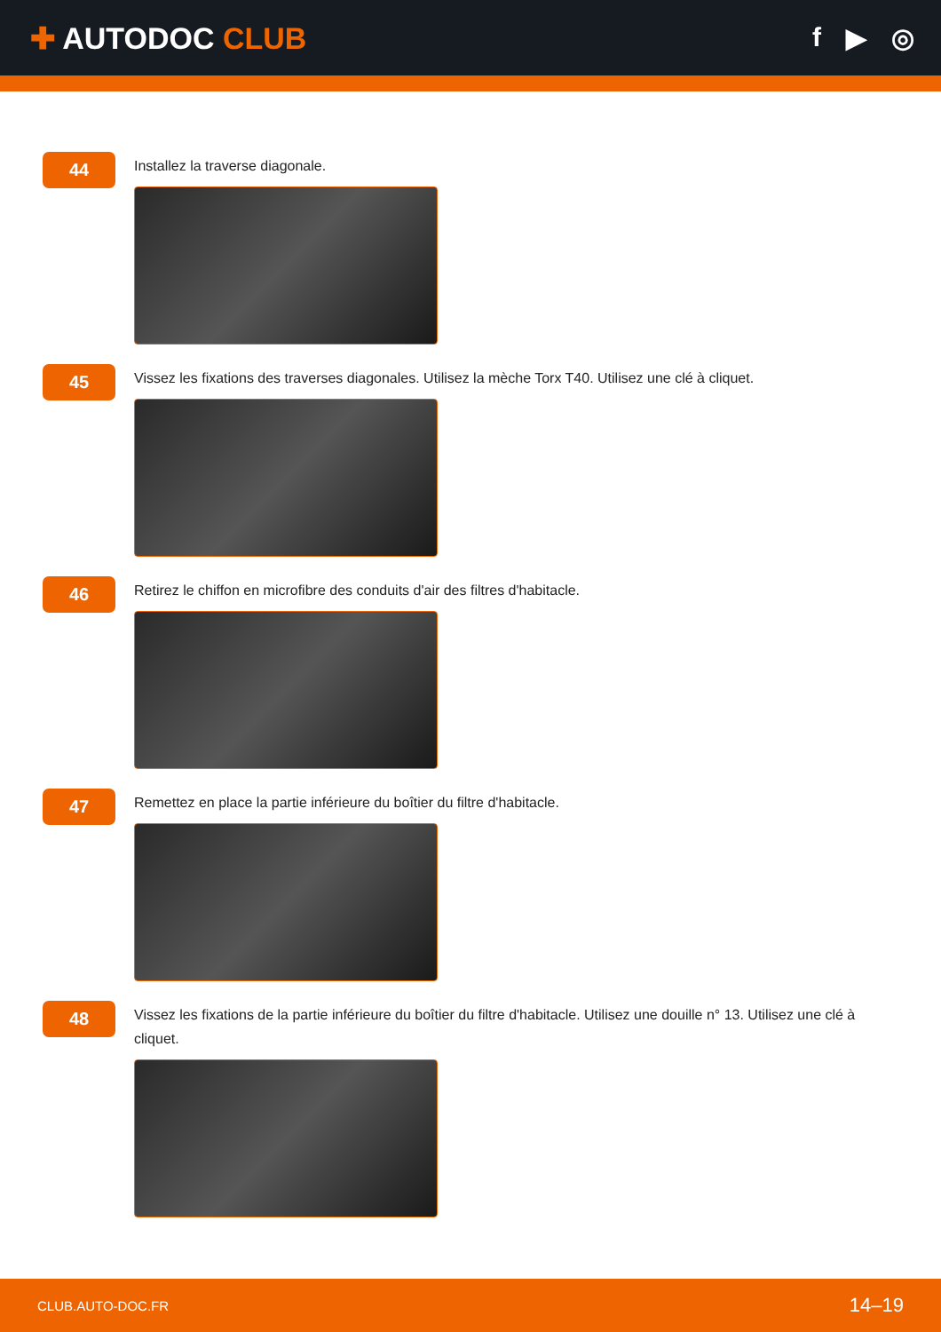✚ AUTODOC CLUB f ▶ ◎
44
Installez la traverse diagonale.
45
Vissez les fixations des traverses diagonales. Utilisez la mèche Torx T40. Utilisez une clé à cliquet.
46
Retirez le chiffon en microfibre des conduits d'air des filtres d'habitacle.
47
Remettez en place la partie inférieure du boîtier du filtre d'habitacle.
48
Vissez les fixations de la partie inférieure du boîtier du filtre d'habitacle. Utilisez une douille n° 13. Utilisez une clé à cliquet.
CLUB.AUTO-DOC.FR 14–19